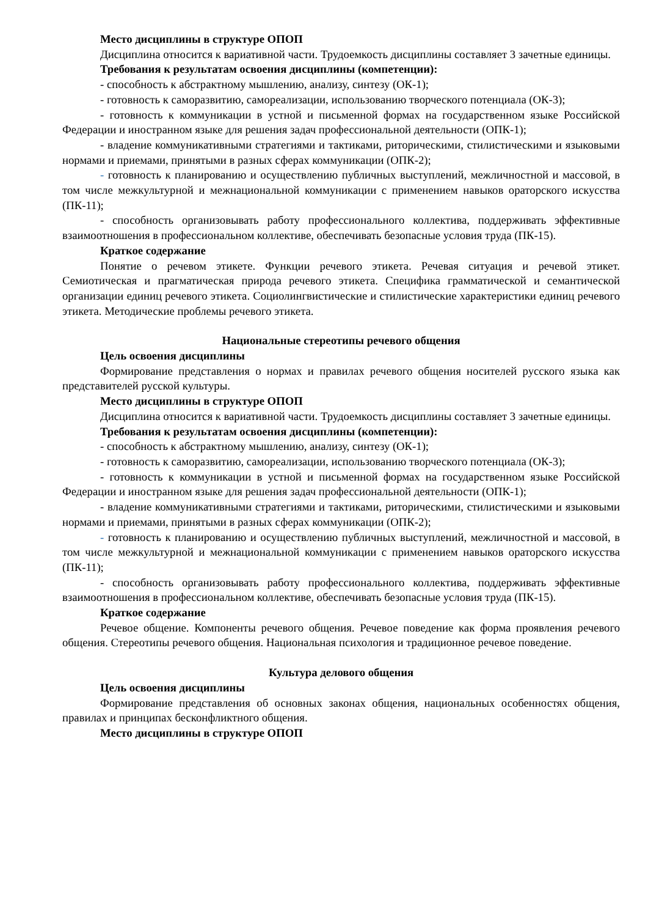Место дисциплины в структуре ОПОП
Дисциплина относится к вариативной части. Трудоемкость дисциплины составляет 3 зачетные единицы.
Требования к результатам освоения дисциплины (компетенции):
- способность к абстрактному мышлению, анализу, синтезу (ОК-1);
- готовность к саморазвитию, самореализации, использованию творческого потенциала (ОК-3);
- готовность к коммуникации в устной и письменной формах на государственном языке Российской Федерации и иностранном языке для решения задач профессиональной деятельности (ОПК-1);
- владение коммуникативными стратегиями и тактиками, риторическими, стилистическими и языковыми нормами и приемами, принятыми в разных сферах коммуникации (ОПК-2);
- готовность к планированию и осуществлению публичных выступлений, межличностной и массовой, в том числе межкультурной и межнациональной коммуникации с применением навыков ораторского искусства (ПК-11);
- способность организовывать работу профессионального коллектива, поддерживать эффективные взаимоотношения в профессиональном коллективе, обеспечивать безопасные условия труда (ПК-15).
Краткое содержание
Понятие о речевом этикете. Функции речевого этикета. Речевая ситуация и речевой этикет. Семиотическая и прагматическая природа речевого этикета. Специфика грамматической и семантической организации единиц речевого этикета. Социолингвистические и стилистические характеристики единиц речевого этикета. Методические проблемы речевого этикета.
Национальные стереотипы речевого общения
Цель освоения дисциплины
Формирование представления о нормах и правилах речевого общения носителей русского языка как представителей русской культуры.
Место дисциплины в структуре ОПОП
Дисциплина относится к вариативной части. Трудоемкость дисциплины составляет 3 зачетные единицы.
Требования к результатам освоения дисциплины (компетенции):
- способность к абстрактному мышлению, анализу, синтезу (ОК-1);
- готовность к саморазвитию, самореализации, использованию творческого потенциала (ОК-3);
- готовность к коммуникации в устной и письменной формах на государственном языке Российской Федерации и иностранном языке для решения задач профессиональной деятельности (ОПК-1);
- владение коммуникативными стратегиями и тактиками, риторическими, стилистическими и языковыми нормами и приемами, принятыми в разных сферах коммуникации (ОПК-2);
- готовность к планированию и осуществлению публичных выступлений, межличностной и массовой, в том числе межкультурной и межнациональной коммуникации с применением навыков ораторского искусства (ПК-11);
- способность организовывать работу профессионального коллектива, поддерживать эффективные взаимоотношения в профессиональном коллективе, обеспечивать безопасные условия труда (ПК-15).
Краткое содержание
Речевое общение. Компоненты речевого общения. Речевое поведение как форма проявления речевого общения. Стереотипы речевого общения. Национальная психология и традиционное речевое поведение.
Культура делового общения
Цель освоения дисциплины
Формирование представления об основных законах общения, национальных особенностях общения, правилах и принципах бесконфликтного общения.
Место дисциплины в структуре ОПОП